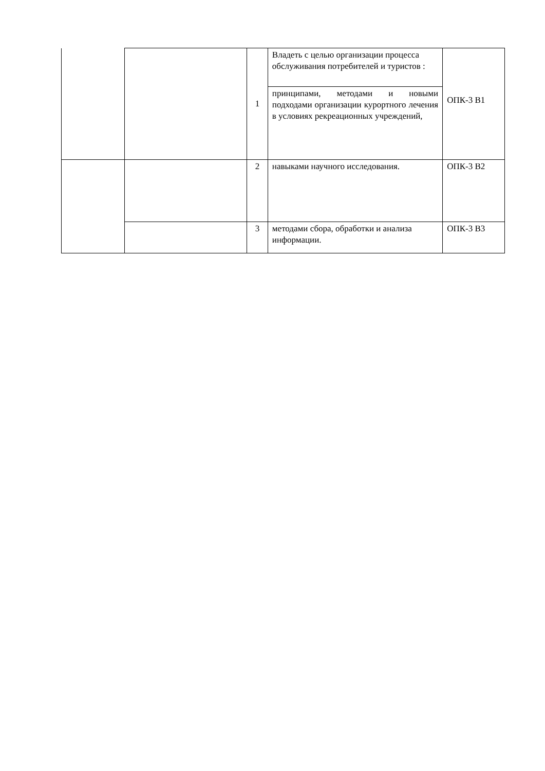| | | 1 | Владеть с целью организации процесса обслуживания потребителей и туристов : | ОПК-3 В1 |
| | | | принципами, методами и новыми подходами организации курортного лечения в условиях рекреационных учреждений, | |
| | | 2 | навыками научного исследования. | ОПК-3 В2 |
| | | 3 | методами сбора, обработки и анализа информации. | ОПК-3 В3 |